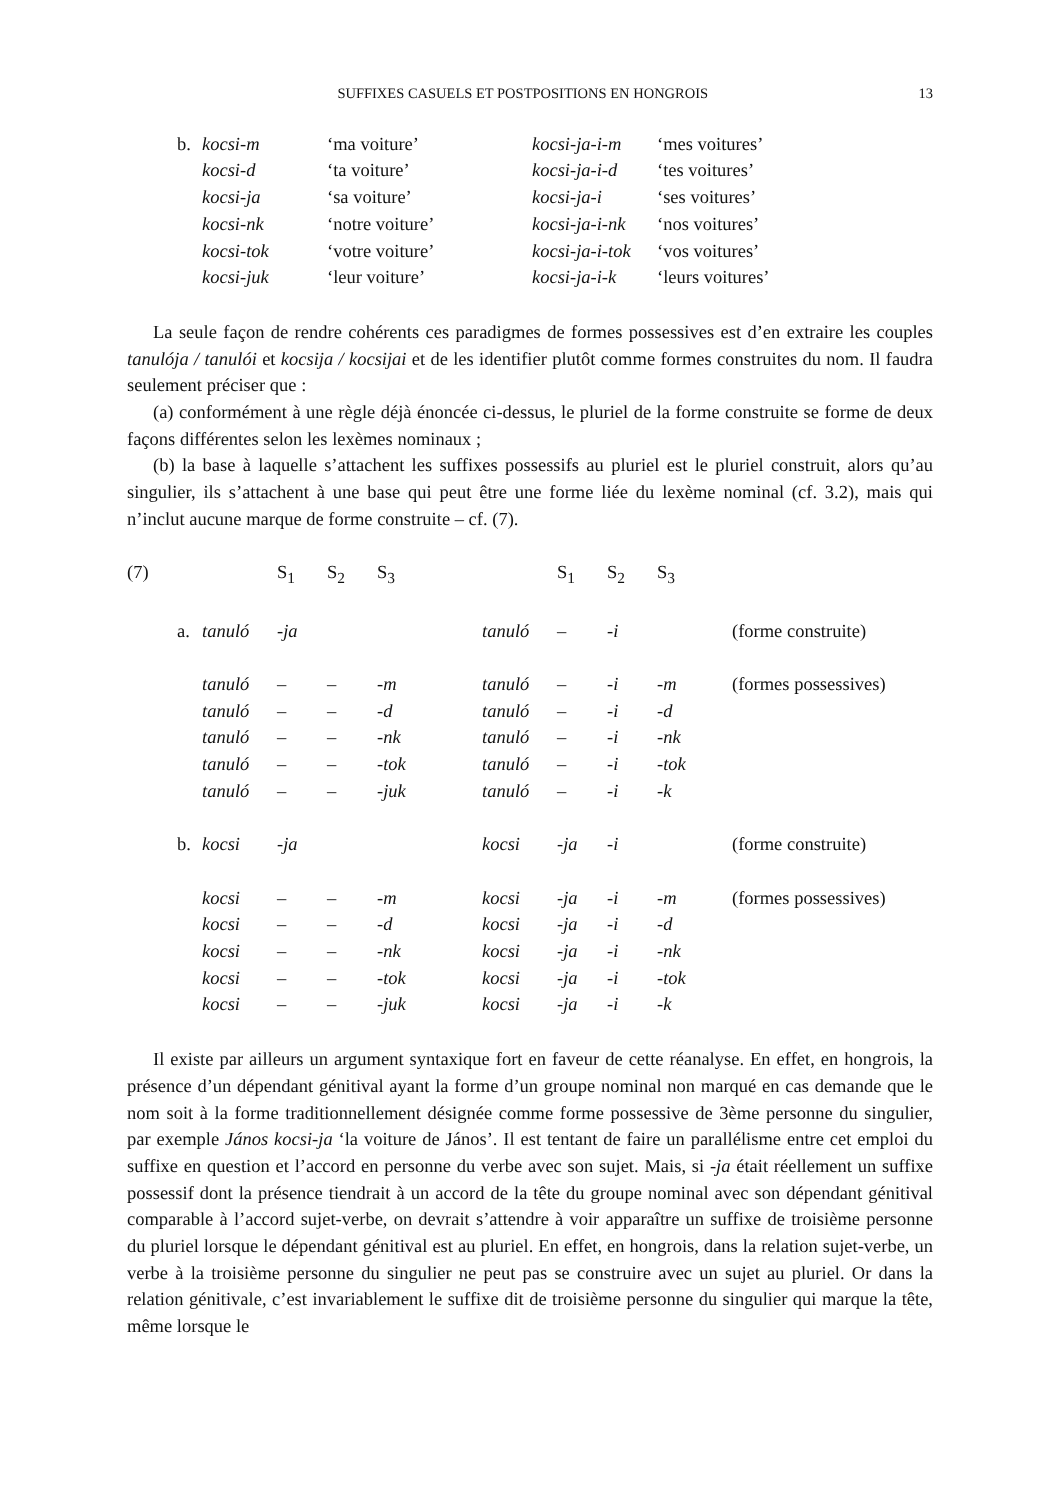SUFFIXES CASUELS ET POSTPOSITIONS EN HONGROIS 13
| b. | kocsi-m | ‘ma voiture’ | kocsi-ja-i-m | ‘mes voitures’ |
| | kocsi-d | ‘ta voiture’ | kocsi-ja-i-d | ‘tes voitures’ |
| | kocsi-ja | ‘sa voiture’ | kocsi-ja-i | ‘ses voitures’ |
| | kocsi-nk | ‘notre voiture’ | kocsi-ja-i-nk | ‘nos voitures’ |
| | kocsi-tok | ‘votre voiture’ | kocsi-ja-i-tok | ‘vos voitures’ |
| | kocsi-juk | ‘leur voiture’ | kocsi-ja-i-k | ‘leurs voitures’ |
La seule façon de rendre cohérents ces paradigmes de formes possessives est d’en extraire les couples tanulója / tanulói et kocsija / kocsijai et de les identifier plutôt comme formes construites du nom. Il faudra seulement préciser que :
(a) conformément à une règle déjà énoncée ci-dessus, le pluriel de la forme construite se forme de deux façons différentes selon les lexèmes nominaux ;
(b) la base à laquelle s’attachent les suffixes possessifs au pluriel est le pluriel construit, alors qu’au singulier, ils s’attachent à une base qui peut être une forme liée du lexème nominal (cf. 3.2), mais qui n’inclut aucune marque de forme construite – cf. (7).
| (7) | | | S<sub>1</sub> | S<sub>2</sub> | S<sub>3</sub> | | S<sub>1</sub> | S<sub>2</sub> | S<sub>3</sub> | |
| | a. | tanuló | -ja | | | tanuló | – | -i | | (forme construite) |
| | | tanuló | – | – | -m | tanuló | – | -i | -m | (formes possessives) |
| | | tanuló | – | – | -d | tanuló | – | -i | -d | |
| | | tanuló | – | – | -nk | tanuló | – | -i | -nk | |
| | | tanuló | – | – | -tok | tanuló | – | -i | -tok | |
| | | tanuló | – | – | -juk | tanuló | – | -i | -k | |
| | b. | kocsi | -ja | | | kocsi | -ja | -i | | (forme construite) |
| | | kocsi | – | – | -m | kocsi | -ja | -i | -m | (formes possessives) |
| | | kocsi | – | – | -d | kocsi | -ja | -i | -d | |
| | | kocsi | – | – | -nk | kocsi | -ja | -i | -nk | |
| | | kocsi | – | – | -tok | kocsi | -ja | -i | -tok | |
| | | kocsi | – | – | -juk | kocsi | -ja | -i | -k | |
Il existe par ailleurs un argument syntaxique fort en faveur de cette réanalyse. En effet, en hongrois, la présence d’un dépendant génitival ayant la forme d’un groupe nominal non marqué en cas demande que le nom soit à la forme traditionnellement désignée comme forme possessive de 3ème personne du singulier, par exemple János kocsi-ja ‘la voiture de János’. Il est tentant de faire un parallélisme entre cet emploi du suffixe en question et l’accord en personne du verbe avec son sujet. Mais, si -ja était réellement un suffixe possessif dont la présence tiendrait à un accord de la tête du groupe nominal avec son dépendant génitival comparable à l’accord sujet-verbe, on devrait s’attendre à voir apparaître un suffixe de troisième personne du pluriel lorsque le dépendant génitival est au pluriel. En effet, en hongrois, dans la relation sujet-verbe, un verbe à la troisième personne du singulier ne peut pas se construire avec un sujet au pluriel. Or dans la relation génitivale, c’est invariablement le suffixe dit de troisième personne du singulier qui marque la tête, même lorsque le